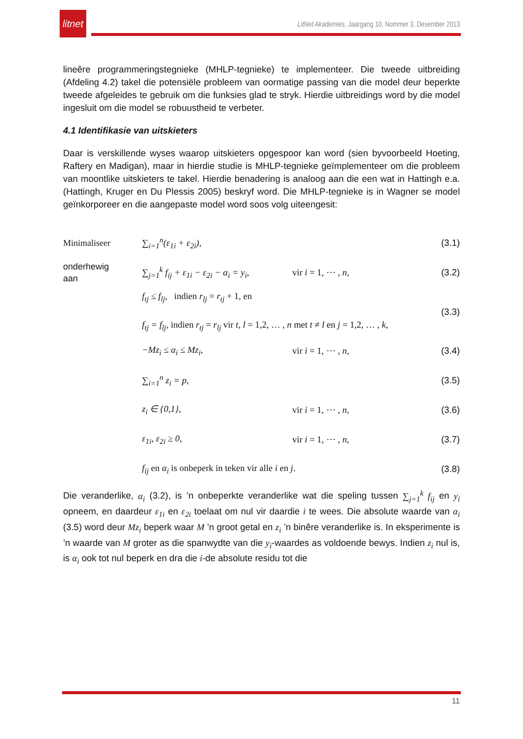litnet
LitNet Akademies, Jaargang 10, Nommer 3, Desember 2013
lineêre programmeringstegnieke (MHLP-tegnieke) te implementeer. Die tweede uitbreiding (Afdeling 4.2) takel die potensiële probleem van oormatige passing van die model deur beperkte tweede afgeleides te gebruik om die funksies glad te stryk. Hierdie uitbreidings word by die model ingesluit om die model se robuustheid te verbeter.
4.1 Identifikasie van uitskieters
Daar is verskillende wyses waarop uitskieters opgespoor kan word (sien byvoorbeeld Hoeting, Raftery en Madigan), maar in hierdie studie is MHLP-tegnieke geïmplementeer om die probleem van moontlike uitskieters te takel. Hierdie benadering is analoog aan die een wat in Hattingh e.a. (Hattingh, Kruger en Du Plessis 2005) beskryf word. Die MHLP-tegnieke is in Wagner se model geïnkorporeer en die aangepaste model word soos volg uiteengesit:
Minimaliseer ∑<sub>i=1</sub><sup>n</sup>(ε<sub>1i</sub> + ε<sub>2i</sub>), (3.1)
onderhewig
aan ∑<sub>j=1</sub><sup>k</sup> f<sub>ij</sub> + ε<sub>1i</sub> − ε<sub>2i</sub> − α<sub>i</sub> = y<sub>i</sub>, vir i = 1, ⋯ , n, (3.2)
f<sub>tj</sub> ≤ f<sub>lj</sub>, indien r<sub>lj</sub> = r<sub>tj</sub> + 1, en
f<sub>tj</sub> = f<sub>lj</sub>, indien r<sub>tj</sub> = r<sub>lj</sub> vir t, l = 1,2, … , n met t ≠ l en j = 1,2, … , k, (3.3)
−Mz<sub>i</sub> ≤ α<sub>i</sub> ≤ Mz<sub>i</sub>, vir i = 1, ⋯ , n, (3.4)
∑<sub>i=1</sub><sup>n</sup> z<sub>i</sub> = p, (3.5)
z<sub>i</sub> ∈ {0,1}, vir i = 1, ⋯ , n, (3.6)
ε<sub>1i</sub>, ε<sub>2i</sub> ≥ 0, vir i = 1, ⋯ , n, (3.7)
f<sub>ij</sub> en α<sub>i</sub> is onbeperk in teken vir alle i en j. (3.8)
Die veranderlike, α<sub>i</sub> (3.2), is ’n onbeperkte veranderlike wat die speling tussen ∑<sub>j=1</sub><sup>k</sup> f<sub>ij</sub> en y<sub>i</sub> opneem, en daardeur ε<sub>1i</sub> en ε<sub>2i</sub> toelaat om nul vir daardie i te wees. Die absolute waarde van α<sub>i</sub> (3.5) word deur Mz<sub>i</sub> beperk waar M ’n groot getal en z<sub>i</sub> ’n binêre veranderlike is. In eksperimente is ’n waarde van M groter as die spanwydte van die y<sub>i</sub>-waardes as voldoende bewys. Indien z<sub>i</sub> nul is, is α<sub>i</sub> ook tot nul beperk en dra die i-de absolute residu tot die
11